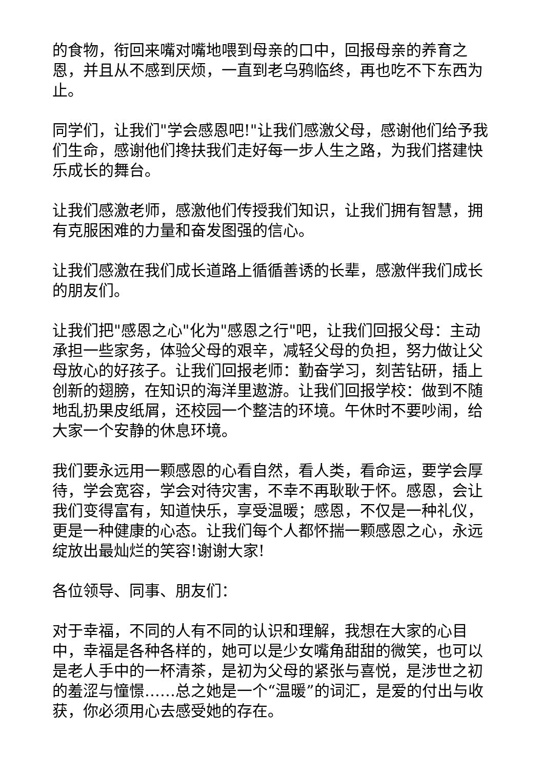的食物，衔回来嘴对嘴地喂到母亲的口中，回报母亲的养育之恩，并且从不感到厌烦，一直到老乌鸦临终，再也吃不下东西为止。
同学们，让我们"学会感恩吧!"让我们感激父母，感谢他们给予我们生命，感谢他们搀扶我们走好每一步人生之路，为我们搭建快乐成长的舞台。
让我们感激老师，感激他们传授我们知识，让我们拥有智慧，拥有克服困难的力量和奋发图强的信心。
让我们感激在我们成长道路上循循善诱的长辈，感激伴我们成长的朋友们。
让我们把"感恩之心"化为"感恩之行"吧，让我们回报父母：主动承担一些家务，体验父母的艰辛，减轻父母的负担，努力做让父母放心的好孩子。让我们回报老师：勤奋学习，刻苦钻研，插上创新的翅膀，在知识的海洋里遨游。让我们回报学校：做到不随地乱扔果皮纸屑，还校园一个整洁的环境。午休时不要吵闹，给大家一个安静的休息环境。
我们要永远用一颗感恩的心看自然，看人类，看命运，要学会厚待，学会宽容，学会对待灾害，不幸不再耿耿于怀。感恩，会让我们变得富有，知道快乐，享受温暖；感恩，不仅是一种礼仪，更是一种健康的心态。让我们每个人都怀揣一颗感恩之心，永远绽放出最灿烂的笑容!谢谢大家!
各位领导、同事、朋友们：
对于幸福，不同的人有不同的认识和理解，我想在大家的心目中，幸福是各种各样的，她可以是少女嘴角甜甜的微笑，也可以是老人手中的一杯清茶，是初为父母的紧张与喜悦，是涉世之初的羞涩与憧憬……总之她是一个“温暖”的词汇，是爱的付出与收获，你必须用心去感受她的存在。